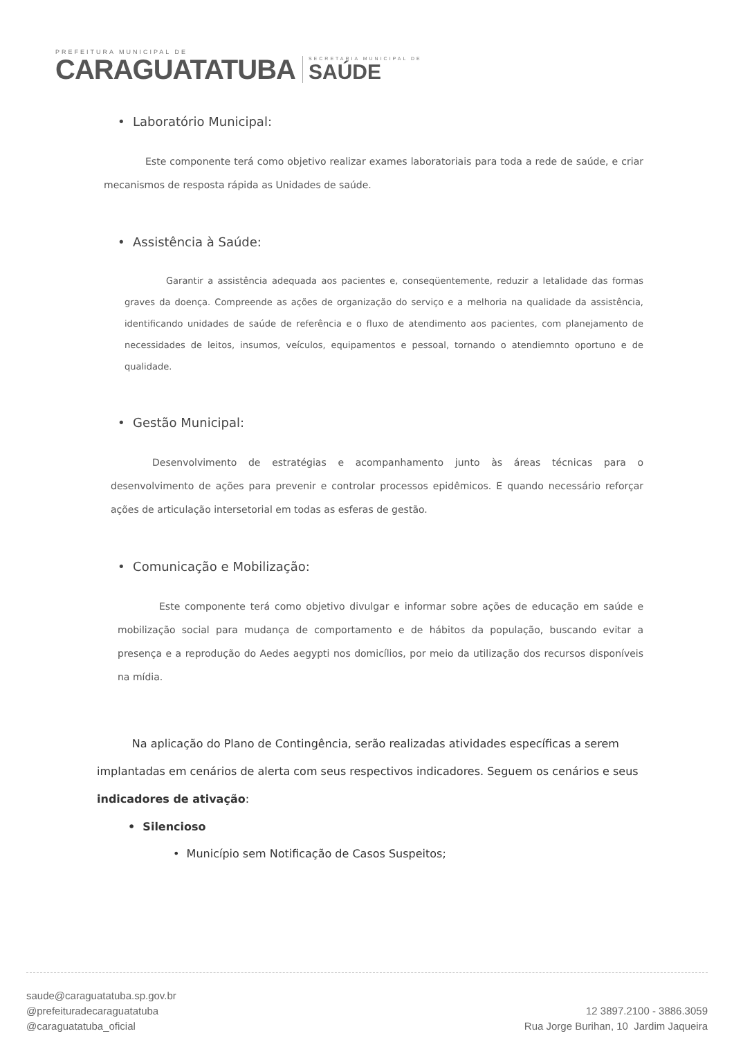PREFEITURA MUNICIPAL DE
CARAGUATATUBA
SECRETARIA MUNICIPAL DE
SAÚDE
• Laboratório Municipal:
Este componente terá como objetivo realizar exames laboratoriais para toda a rede de saúde, e criar mecanismos de resposta rápida as Unidades de saúde.
• Assistência à Saúde:
Garantir a assistência adequada aos pacientes e, conseqüentemente, reduzir a letalidade das formas graves da doença. Compreende as ações de organização do serviço e a melhoria na qualidade da assistência, identificando unidades de saúde de referência e o fluxo de atendimento aos pacientes, com planejamento de necessidades de leitos, insumos, veículos, equipamentos e pessoal, tornando o atendiemnto oportuno e de qualidade.
• Gestão Municipal:
Desenvolvimento de estratégias e acompanhamento junto às áreas técnicas para o desenvolvimento de ações para prevenir e controlar processos epidêmicos. E quando necessário reforçar ações de articulação intersetorial em todas as esferas de gestão.
• Comunicação e Mobilização:
Este componente terá como objetivo divulgar e informar sobre ações de educação em saúde e mobilização social para mudança de comportamento e de hábitos da população, buscando evitar a presença e a reprodução do Aedes aegypti nos domicílios, por meio da utilização dos recursos disponíveis na mídia.
Na aplicação do Plano de Contingência, serão realizadas atividades específicas a serem implantadas em cenários de alerta com seus respectivos indicadores. Seguem os cenários e seus indicadores de ativação:
• Silencioso
• Município sem Notificação de Casos Suspeitos;
saude@caraguatatuba.sp.gov.br
@prefeituradecaraguatatuba
@caraguatatuba_oficial
12 3897.2100 - 3886.3059
Rua Jorge Burihan, 10 Jardim Jaqueira